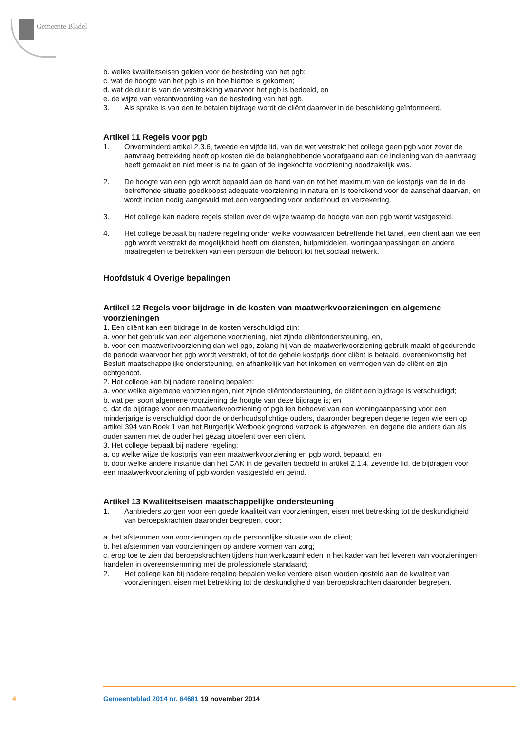Gemeente Bladel
b. welke kwaliteitseisen gelden voor de besteding van het pgb;
c. wat de hoogte van het pgb is en hoe hiertoe is gekomen;
d. wat de duur is van de verstrekking waarvoor het pgb is bedoeld, en
e. de wijze van verantwoording van de besteding van het pgb.
3. Als sprake is van een te betalen bijdrage wordt de cliënt daarover in de beschikking geïnformeerd.
Artikel 11 Regels voor pgb
1. Onverminderd artikel 2.3.6, tweede en vijfde lid, van de wet verstrekt het college geen pgb voor zover de aanvraag betrekking heeft op kosten die de belanghebbende voorafgaand aan de indiening van de aanvraag heeft gemaakt en niet meer is na te gaan of de ingekochte voorziening noodzakelijk was.
2. De hoogte van een pgb wordt bepaald aan de hand van en tot het maximum van de kostprijs van de in de betreffende situatie goedkoopst adequate voorziening in natura en is toereikend voor de aanschaf daarvan, en wordt indien nodig aangevuld met een vergoeding voor onderhoud en verzekering.
3. Het college kan nadere regels stellen over de wijze waarop de hoogte van een pgb wordt vastgesteld.
4. Het college bepaalt bij nadere regeling onder welke voorwaarden betreffende het tarief, een cliënt aan wie een pgb wordt verstrekt de mogelijkheid heeft om diensten, hulpmiddelen, woningaanpassingen en andere maatregelen te betrekken van een persoon die behoort tot het sociaal netwerk.
Hoofdstuk 4 Overige bepalingen
Artikel 12 Regels voor bijdrage in de kosten van maatwerkvoorzieningen en algemene voorzieningen
1. Een cliënt kan een bijdrage in de kosten verschuldigd zijn:
a. voor het gebruik van een algemene voorziening, niet zijnde cliëntondersteuning, en,
b. voor een maatwerkvoorziening dan wel pgb, zolang hij van de maatwerkvoorziening gebruik maakt of gedurende de periode waarvoor het pgb wordt verstrekt, of tot de gehele kostprijs door cliënt is betaald, overeenkomstig het Besluit maatschappelijke ondersteuning, en afhankelijk van het inkomen en vermogen van de cliënt en zijn echtgenoot.
2. Het college kan bij nadere regeling bepalen:
a. voor welke algemene voorzieningen, niet zijnde cliëntondersteuning, de cliënt een bijdrage is verschuldigd;
b. wat per soort algemene voorziening de hoogte van deze bijdrage is; en
c. dat de bijdrage voor een maatwerkvoorziening of pgb ten behoeve van een woningaanpassing voor een minderjarige is verschuldigd door de onderhoudsplichtige ouders, daaronder begrepen degene tegen wie een op artikel 394 van Boek 1 van het Burgerlijk Wetboek gegrond verzoek is afgewezen, en degene die anders dan als ouder samen met de ouder het gezag uitoefent over een cliënt.
3. Het college bepaalt bij nadere regeling:
a. op welke wijze de kostprijs van een maatwerkvoorziening en pgb wordt bepaald, en
b. door welke andere instantie dan het CAK in de gevallen bedoeld in artikel 2.1.4, zevende lid, de bijdragen voor een maatwerkvoorziening of pgb worden vastgesteld en geïnd.
Artikel 13 Kwaliteitseisen maatschappelijke ondersteuning
1. Aanbieders zorgen voor een goede kwaliteit van voorzieningen, eisen met betrekking tot de deskundigheid van beroepskrachten daaronder begrepen, door:
a. het afstemmen van voorzieningen op de persoonlijke situatie van de cliënt;
b. het afstemmen van voorzieningen op andere vormen van zorg;
c. erop toe te zien dat beroepskrachten tijdens hun werkzaamheden in het kader van het leveren van voorzieningen handelen in overeenstemming met de professionele standaard;
2. Het college kan bij nadere regeling bepalen welke verdere eisen worden gesteld aan de kwaliteit van voorzieningen, eisen met betrekking tot de deskundigheid van beroepskrachten daaronder begrepen.
4 Gemeenteblad 2014 nr. 64681 19 november 2014